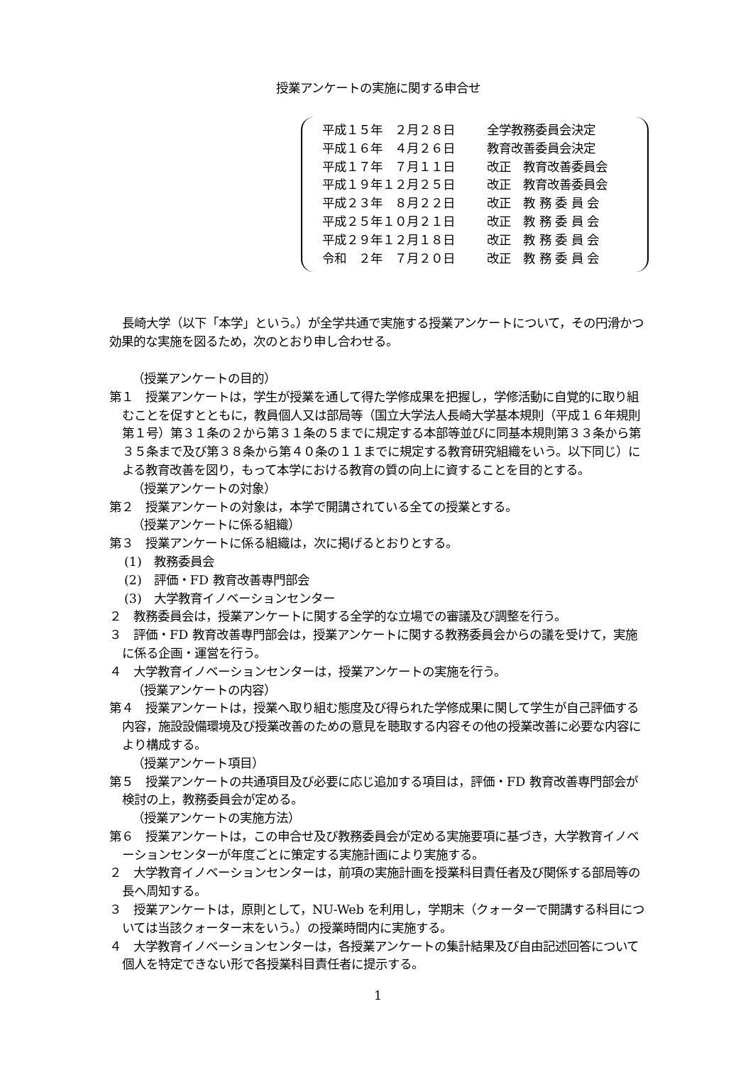授業アンケートの実施に関する申合せ
平成１５年　２月２８日 全学教務委員会決定
平成１６年　４月２６日 教育改善委員会決定
平成１７年　７月１１日 改正　教育改善委員会
平成１９年１２月２５日 改正　教育改善委員会
平成２３年　８月２２日 改正　教 務 委 員 会
平成２５年１０月２１日 改正　教 務 委 員 会
平成２９年１２月１８日 改正　教 務 委 員 会
令和　２年　７月２０日 改正　教 務 委 員 会
長崎大学（以下「本学」という。）が全学共通で実施する授業アンケートについて，その円滑かつ効果的な実施を図るため，次のとおり申し合わせる。
（授業アンケートの目的）
第１　授業アンケートは，学生が授業を通して得た学修成果を把握し，学修活動に自覚的に取り組むことを促すとともに，教員個人又は部局等（国立大学法人長崎大学基本規則（平成１６年規則第１号）第３１条の２から第３１条の５までに規定する本部等並びに同基本規則第３３条から第３５条まで及び第３８条から第４０条の１１までに規定する教育研究組織をいう。以下同じ）による教育改善を図り，もって本学における教育の質の向上に資することを目的とする。
（授業アンケートの対象）
第２　授業アンケートの対象は，本学で開講されている全ての授業とする。
（授業アンケートに係る組織）
第３　授業アンケートに係る組織は，次に掲げるとおりとする。
(1)　教務委員会
(2)　評価・FD 教育改善専門部会
(3)　大学教育イノベーションセンター
２　教務委員会は，授業アンケートに関する全学的な立場での審議及び調整を行う。
３　評価・FD 教育改善専門部会は，授業アンケートに関する教務委員会からの議を受けて，実施に係る企画・運営を行う。
４　大学教育イノベーションセンターは，授業アンケートの実施を行う。
（授業アンケートの内容）
第４　授業アンケートは，授業へ取り組む態度及び得られた学修成果に関して学生が自己評価する内容，施設設備環境及び授業改善のための意見を聴取する内容その他の授業改善に必要な内容により構成する。
（授業アンケート項目）
第５　授業アンケートの共通項目及び必要に応じ追加する項目は，評価・FD 教育改善専門部会が検討の上，教務委員会が定める。
（授業アンケートの実施方法）
第６　授業アンケートは，この申合せ及び教務委員会が定める実施要項に基づき，大学教育イノベーションセンターが年度ごとに策定する実施計画により実施する。
２　大学教育イノベーションセンターは，前項の実施計画を授業科目責任者及び関係する部局等の長へ周知する。
３　授業アンケートは，原則として，NU-Web を利用し，学期末（クォーターで開講する科目については当該クォーター末をいう。）の授業時間内に実施する。
４　大学教育イノベーションセンターは，各授業アンケートの集計結果及び自由記述回答について個人を特定できない形で各授業科目責任者に提示する。
1